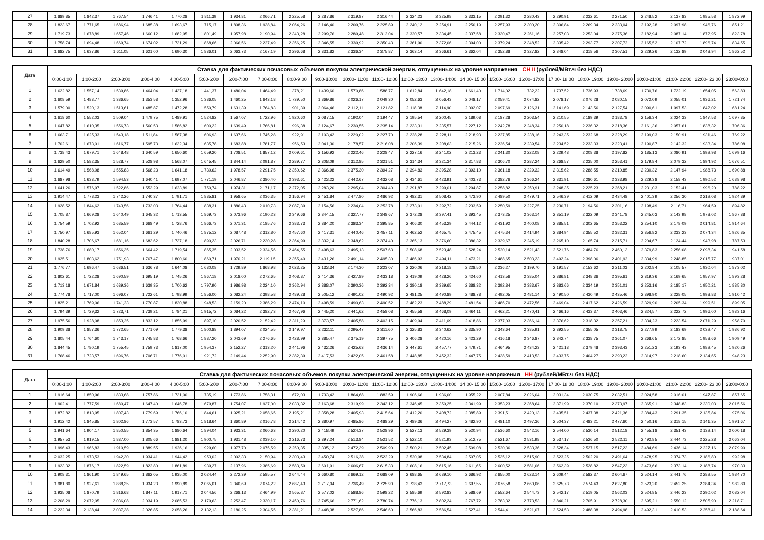| 27 | 1 889,85 | 1 842,37 | 1 767,54 | 1 746,41 | 1 770,28 | 1 811,39 | 1 934,81 | 2 066,71 | 2 225,58 | 2 287,86 | 2 319,87 | 2 316,44 | 2 324,23 | 2 325,98 | 2 333,15 | 2 291,32 | 2 280,43 | 2 290,91 | 2 232,61 | 2 271,50 | 2 248,52 | 2 137,83 | 1 985,58 | 1 872,99 |
| 28 | 1 823,67 | 1 771,65 | 1 686,94 | 1 685,38 | 1 693,67 | 1 715,17 | 1 808,36 | 1 938,84 | 2 064,26 | 2 146,40 | 2 209,76 | 2 225,89 | 2 240,12 | 2 254,91 | 2 250,19 | 2 257,93 | 2 300,20 | 2 306,84 | 2 269,34 | 2 233,04 | 2 192,28 | 2 097,98 | 1 946,76 | 1 851,21 |
| 29 | 1 719,73 | 1 678,89 | 1 657,46 | 1 660,12 | 1 682,95 | 1 801,49 | 1 957,98 | 2 190,94 | 2 343,28 | 2 299,76 | 2 289,48 | 2 312,04 | 2 320,57 | 2 334,45 | 2 337,58 | 2 330,47 | 2 261,16 | 2 257,03 | 2 253,04 | 2 275,36 | 2 182,94 | 2 087,14 | 1 872,95 | 1 823,78 |
| 30 | 1 758,74 | 1 694,48 | 1 669,74 | 1 674,02 | 1 731,29 | 1 868,66 | 2 066,56 | 2 227,49 | 2 356,25 | 2 346,55 | 2 339,92 | 2 350,43 | 2 361,90 | 2 372,06 | 2 394,00 | 2 379,24 | 2 348,52 | 2 335,42 | 2 293,77 | 2 307,72 | 2 165,52 | 2 107,72 | 1 896,74 | 1 834,55 |
| 31 | 1 682,75 | 1 637,86 | 1 611,05 | 1 621,00 | 1 690,30 | 1 836,01 | 2 063,73 | 2 167,19 | 2 296,68 | 2 331,82 | 2 336,34 | 2 375,87 | 2 363,14 | 2 366,61 | 2 362,04 | 2 352,88 | 2 327,82 | 2 348,04 | 2 318,56 | 2 307,51 | 2 229,26 | 2 132,89 | 2 048,94 | 1 862,52 |
| Дата | Ставка для фактических почасовых объемов покупки электрической энергии, отпущенных на уровне напряжения СН II (рублей/МВт.ч без НДС) | | | | | | | | | | | | | | | | | | | | | | | |
| --- | --- | --- | --- | --- | --- | --- | --- | --- | --- | --- | --- | --- | --- | --- | --- | --- | --- | --- | --- | --- | --- | --- | --- | --- |
| | 0:00-1:00 | 1:00-2:00 | 2:00-3:00 | 3:00-4:00 | 4:00-5:00 | 5:00-6:00 | 6:00-7:00 | 7:00-8:00 | 8:00-9:00 | 9:00-10:00 | 10:00- 11:00 | 11:00- 12:00 | 12:00- 13:00 | 13:00- 14:00 | 14:00- 15:00 | 15:00- 16:00 | 16:00- 17:00 | 17:00- 18:00 | 18:00- 19:00 | 19:00- 20:00 | 20:00-21:00 | 21:00- 22:00 | 22:00- 23:00 | 23:00-0:00 |
| 1 | 1 622,82 | 1 557,14 | 1 539,86 | 1 464,04 | 1 437,18 | 1 441,37 | 1 480,04 | 1 464,49 | 1 378,21 | 1 439,60 | 1 570,86 | 1 588,77 | 1 612,84 | 1 642,18 | 1 661,40 | 1 714,02 | 1 732,22 | 1 737,52 | 1 736,93 | 1 738,69 | 1 730,76 | 1 722,19 | 1 654,05 | 1 563,83 |
| 2 | 1 608,59 | 1 483,77 | 1 386,65 | 1 353,58 | 1 352,96 | 1 386,05 | 1 460,25 | 1 643,18 | 1 739,50 | 1 869,86 | 2 026,17 | 2 049,30 | 2 052,63 | 2 056,43 | 2 048,17 | 2 059,41 | 2 074,82 | 2 078,17 | 2 076,28 | 2 080,15 | 2 072,09 | 2 055,01 | 1 936,21 | 1 721,74 |
| 3 | 1 579,00 | 1 520,13 | 1 513,61 | 1 485,87 | 1 472,28 | 1 550,79 | 1 631,39 | 1 764,83 | 1 901,39 | 2 064,46 | 2 112,11 | 2 121,82 | 2 118,38 | 2 114,90 | 2 092,07 | 2 097,69 | 2 126,31 | 2 141,69 | 2 143,56 | 2 127,54 | 2 090,61 | 1 997,53 | 1 842,02 | 1 681,24 |
| 4 | 1 618,60 | 1 552,03 | 1 509,04 | 1 479,75 | 1 489,91 | 1 524,82 | 1 567,07 | 1 722,96 | 1 920,60 | 2 087,15 | 2 192,04 | 2 194,47 | 2 195,54 | 2 200,45 | 2 189,08 | 2 187,28 | 2 203,54 | 2 210,55 | 2 189,39 | 2 183,78 | 2 156,34 | 2 024,33 | 1 847,53 | 1 697,85 |
| 5 | 1 647,82 | 1 610,35 | 1 556,73 | 1 560,53 | 1 586,82 | 1 600,22 | 1 639,49 | 1 766,81 | 1 996,38 | 2 124,67 | 2 230,55 | 2 235,14 | 2 233,31 | 2 235,57 | 2 227,12 | 2 242,78 | 2 248,34 | 2 250,18 | 2 236,32 | 2 218,36 | 2 161,36 | 2 057,61 | 1 838,32 | 1 706,36 |
| 6 | 1 663,71 | 1 625,33 | 1 543,18 | 1 511,84 | 1 587,38 | 1 606,93 | 1 637,66 | 1 745,28 | 1 922,91 | 2 103,42 | 2 220,02 | 2 227,70 | 2 228,28 | 2 228,11 | 2 218,93 | 2 227,85 | 2 238,16 | 2 243,35 | 2 232,68 | 2 228,29 | 2 199,03 | 2 150,91 | 1 931,46 | 1 769,22 |
| 7 | 1 702,61 | 1 673,01 | 1 616,77 | 1 595,73 | 1 632,34 | 1 635,78 | 1 683,88 | 1 781,77 | 1 956,53 | 2 041,30 | 2 178,57 | 2 216,08 | 2 206,39 | 2 208,63 | 2 215,26 | 2 226,54 | 2 239,54 | 2 234,52 | 2 233,33 | 2 223,41 | 2 190,87 | 2 142,32 | 1 933,34 | 1 786,08 |
| 8 | 1 738,43 | 1 679,71 | 1 648,48 | 1 640,59 | 1 650,60 | 1 659,20 | 1 708,51 | 1 857,12 | 2 009,61 | 2 156,92 | 2 222,46 | 2 228,47 | 2 227,16 | 2 241,02 | 2 213,23 | 2 241,30 | 2 222,08 | 2 229,43 | 2 208,38 | 2 197,82 | 2 185,13 | 2 080,91 | 1 892,98 | 1 699,16 |
| 9 | 1 629,50 | 1 582,35 | 1 528,77 | 1 528,98 | 1 568,07 | 1 645,45 | 1 844,14 | 2 091,87 | 2 289,77 | 2 308,09 | 2 312,85 | 2 321,51 | 2 314,34 | 2 321,34 | 2 317,83 | 2 306,70 | 2 287,24 | 2 268,57 | 2 235,00 | 2 253,41 | 2 179,84 | 2 079,32 | 1 894,92 | 1 676,51 |
| 10 | 1 614,49 | 1 568,08 | 1 555,83 | 1 568,23 | 1 641,18 | 1 730,62 | 1 978,57 | 2 291,75 | 2 350,62 | 2 366,98 | 2 375,30 | 2 394,27 | 2 394,83 | 2 395,28 | 2 393,10 | 2 361,18 | 2 329,32 | 2 315,62 | 2 288,55 | 2 310,85 | 2 230,32 | 2 147,94 | 1 988,73 | 1 690,88 |
| 11 | 1 687,98 | 1 633,79 | 1 594,53 | 1 640,41 | 1 697,07 | 1 771,19 | 2 046,87 | 2 380,40 | 2 393,61 | 2 423,22 | 2 442,67 | 2 432,08 | 2 434,61 | 2 423,91 | 2 403,73 | 2 382,76 | 2 366,24 | 2 331,91 | 2 280,61 | 2 333,98 | 2 229,38 | 2 158,43 | 1 990,52 | 1 688,98 |
| 12 | 1 641,26 | 1 576,97 | 1 522,86 | 1 553,29 | 1 623,89 | 1 750,74 | 1 974,31 | 2 171,17 | 2 272,05 | 2 283,20 | 2 295,04 | 2 304,40 | 2 291,87 | 2 299,01 | 2 294,87 | 2 258,82 | 2 250,91 | 2 248,35 | 2 225,23 | 2 268,21 | 2 231,03 | 2 152,41 | 1 996,20 | 1 788,22 |
| 13 | 1 914,47 | 1 778,23 | 1 742,26 | 1 740,37 | 1 791,71 | 1 885,81 | 1 958,65 | 2 036,35 | 2 156,94 | 2 451,84 | 2 477,80 | 2 486,92 | 2 482,31 | 2 508,42 | 2 473,90 | 2 489,50 | 2 479,71 | 2 546,39 | 2 412,09 | 2 434,48 | 2 401,39 | 2 256,30 | 2 212,08 | 1 924,89 |
| 14 | 1 928,52 | 1 844,62 | 1 743,56 | 1 733,03 | 1 764,44 | 1 838,31 | 1 886,43 | 2 010,73 | 2 087,39 | 2 154,56 | 2 234,04 | 2 252,78 | 2 273,01 | 2 292,72 | 2 233,59 | 2 250,59 | 2 227,25 | 2 230,71 | 2 194,56 | 2 201,16 | 2 198,49 | 2 116,71 | 1 964,59 | 1 894,82 |
| 15 | 1 705,87 | 1 669,28 | 1 640,49 | 1 645,32 | 1 713,55 | 1 869,73 | 2 073,96 | 2 190,23 | 2 349,66 | 2 344,15 | 2 327,77 | 2 348,67 | 2 372,28 | 2 397,41 | 2 393,45 | 2 373,25 | 2 363,14 | 2 351,19 | 2 322,09 | 2 341,78 | 2 245,03 | 2 143,98 | 1 978,02 | 1 867,38 |
| 16 | 1 754,59 | 1 702,92 | 1 685,59 | 1 668,49 | 1 728,76 | 1 866,73 | 2 071,31 | 2 185,76 | 2 383,73 | 2 384,20 | 2 383,34 | 2 395,85 | 2 406,30 | 2 453,29 | 2 444,12 | 2 431,92 | 2 400,08 | 2 385,51 | 2 302,65 | 2 353,22 | 2 254,10 | 2 178,09 | 2 014,81 | 1 914,64 |
| 17 | 1 750,97 | 1 685,93 | 1 652,04 | 1 661,29 | 1 740,46 | 1 875,12 | 2 087,48 | 2 312,80 | 2 457,60 | 2 417,31 | 2 440,46 | 2 457,11 | 2 462,52 | 2 465,75 | 2 475,45 | 2 475,34 | 2 414,94 | 2 384,94 | 2 355,52 | 2 382,31 | 2 356,82 | 2 233,23 | 2 074,34 | 1 926,85 |
| 18 | 1 840,28 | 1 706,67 | 1 681,16 | 1 683,62 | 1 737,18 | 1 890,23 | 2 026,71 | 2 230,28 | 2 364,99 | 2 332,14 | 2 348,62 | 2 374,40 | 2 365,13 | 2 376,60 | 2 386,32 | 2 339,67 | 2 245,19 | 2 265,10 | 2 165,74 | 2 315,71 | 2 204,67 | 2 124,44 | 1 943,98 | 1 787,53 |
| 19 | 1 738,76 | 1 680,17 | 1 656,35 | 1 664,42 | 1 719,54 | 1 865,35 | 2 033,52 | 2 324,56 | 2 464,55 | 2 498,63 | 2 495,13 | 2 507,63 | 2 508,68 | 2 523,48 | 2 528,24 | 2 520,14 | 2 521,43 | 2 521,76 | 2 484,76 | 2 460,13 | 2 379,83 | 2 256,08 | 2 098,34 | 1 941,58 |
| 20 | 1 925,51 | 1 803,62 | 1 751,93 | 1 767,47 | 1 800,60 | 1 860,71 | 1 970,21 | 2 119,15 | 2 355,40 | 2 431,26 | 2 491,14 | 2 495,30 | 2 486,93 | 2 494,11 | 2 473,21 | 2 488,65 | 2 503,23 | 2 492,24 | 2 398,06 | 2 401,92 | 2 334,99 | 2 248,85 | 2 015,77 | 1 937,01 |
| 21 | 1 776,77 | 1 696,47 | 1 636,51 | 1 636,78 | 1 644,08 | 1 680,08 | 1 729,89 | 1 868,98 | 2 023,25 | 2 133,34 | 2 174,30 | 2 223,07 | 2 220,06 | 2 218,18 | 2 228,50 | 2 236,27 | 2 199,70 | 2 191,57 | 2 153,62 | 2 211,03 | 2 202,84 | 2 105,57 | 1 930,04 | 1 873,02 |
| 22 | 1 802,61 | 1 722,28 | 1 690,59 | 1 695,19 | 1 745,26 | 1 867,18 | 2 018,00 | 2 272,65 | 2 408,87 | 2 414,36 | 2 427,89 | 2 433,18 | 2 419,09 | 2 428,26 | 2 424,60 | 2 413,56 | 2 385,04 | 2 386,81 | 2 348,36 | 2 395,61 | 2 319,36 | 2 169,65 | 1 957,97 | 1 893,28 |
| 23 | 1 713,18 | 1 671,84 | 1 639,36 | 1 639,35 | 1 700,62 | 1 797,90 | 1 986,98 | 2 224,10 | 2 362,94 | 2 388,07 | 2 390,36 | 2 392,34 | 2 380,18 | 2 389,65 | 2 388,32 | 2 392,84 | 2 383,67 | 2 383,66 | 2 334,19 | 2 351,01 | 2 253,16 | 2 185,17 | 1 950,21 | 1 835,30 |
| 24 | 1 774,78 | 1 717,00 | 1 696,07 | 1 722,61 | 1 798,99 | 1 856,00 | 2 082,24 | 2 398,58 | 2 489,28 | 2 505,12 | 2 491,02 | 2 490,92 | 2 481,25 | 2 490,89 | 2 488,78 | 2 492,05 | 2 481,14 | 2 490,50 | 2 430,49 | 2 435,46 | 2 398,90 | 2 228,05 | 1 998,83 | 1 910,42 |
| 25 | 1 825,21 | 1 769,06 | 1 741,23 | 1 770,87 | 1 830,88 | 1 948,53 | 2 159,20 | 2 386,29 | 2 474,10 | 2 498,59 | 2 490,63 | 2 490,52 | 2 482,23 | 2 488,29 | 2 481,54 | 2 486,70 | 2 472,56 | 2 469,04 | 2 417,62 | 2 426,59 | 2 329,90 | 2 205,34 | 1 999,51 | 1 899,05 |
| 26 | 1 794,39 | 1 729,32 | 1 723,71 | 1 739,21 | 1 784,21 | 1 915,72 | 2 084,22 | 2 382,73 | 2 467,96 | 2 445,20 | 2 441,62 | 2 458,08 | 2 455,58 | 2 468,09 | 2 464,11 | 2 462,21 | 2 470,41 | 2 466,16 | 2 433,37 | 2 403,46 | 2 324,57 | 2 222,72 | 1 996,00 | 1 933,16 |
| 27 | 1 975,56 | 1 928,08 | 1 853,25 | 1 832,12 | 1 855,99 | 1 897,10 | 2 020,52 | 2 152,42 | 2 311,29 | 2 373,57 | 2 405,58 | 2 402,15 | 2 409,94 | 2 411,69 | 2 418,86 | 2 377,03 | 2 366,14 | 2 376,62 | 2 318,32 | 2 357,21 | 2 334,23 | 2 223,54 | 2 071,29 | 1 958,70 |
| 28 | 1 909,38 | 1 857,36 | 1 772,65 | 1 771,09 | 1 779,38 | 1 800,88 | 1 894,07 | 2 024,55 | 2 149,97 | 2 232,11 | 2 295,47 | 2 311,60 | 2 325,83 | 2 340,62 | 2 335,90 | 2 343,64 | 2 385,91 | 2 392,55 | 2 355,05 | 2 318,75 | 2 277,99 | 2 183,69 | 2 032,47 | 1 936,92 |
| 29 | 1 805,44 | 1 764,60 | 1 743,17 | 1 745,83 | 1 768,66 | 1 887,20 | 2 043,69 | 2 276,65 | 2 428,99 | 2 385,47 | 2 375,19 | 2 397,75 | 2 406,28 | 2 420,16 | 2 423,29 | 2 416,18 | 2 346,87 | 2 342,74 | 2 338,75 | 2 361,07 | 2 268,65 | 2 172,85 | 1 958,66 | 1 909,49 |
| 30 | 1 844,45 | 1 780,19 | 1 755,45 | 1 759,73 | 1 817,00 | 1 954,37 | 2 152,27 | 2 313,20 | 2 441,96 | 2 432,26 | 2 425,63 | 2 436,14 | 2 447,61 | 2 457,77 | 2 479,71 | 2 464,95 | 2 434,23 | 2 421,13 | 2 379,48 | 2 393,43 | 2 251,23 | 2 193,43 | 1 982,45 | 1 920,26 |
| 31 | 1 768,46 | 1 723,57 | 1 696,76 | 1 706,71 | 1 776,01 | 1 921,72 | 2 149,44 | 2 252,90 | 2 382,39 | 2 417,53 | 2 422,05 | 2 461,58 | 2 448,85 | 2 452,32 | 2 447,75 | 2 438,59 | 2 413,53 | 2 433,75 | 2 404,27 | 2 393,22 | 2 314,97 | 2 218,60 | 2 134,65 | 1 948,23 |
| Дата | Ставка для фактических почасовых объемов покупки электрической энергии, отпущенных на уровне напряжения НН (рублей/МВт.ч без НДС) | | | | | | | | | | | | | | | | | | | | | | | |
| --- | --- | --- | --- | --- | --- | --- | --- | --- | --- | --- | --- | --- | --- | --- | --- | --- | --- | --- | --- | --- | --- | --- | --- | --- |
| | 0:00-1:00 | 1:00-2:00 | 2:00-3:00 | 3:00-4:00 | 4:00-5:00 | 5:00-6:00 | 6:00-7:00 | 7:00-8:00 | 8:00-9:00 | 9:00-10:00 | 10:00- 11:00 | 11:00- 12:00 | 12:00- 13:00 | 13:00- 14:00 | 14:00- 15:00 | 15:00- 16:00 | 16:00- 17:00 | 17:00- 18:00 | 18:00- 19:00 | 19:00- 20:00 | 20:00-21:00 | 21:00- 22:00 | 22:00- 23:00 | 23:00-0:00 |
| 1 | 1 916,64 | 1 850,96 | 1 833,68 | 1 757,86 | 1 731,00 | 1 735,19 | 1 773,86 | 1 758,31 | 1 672,03 | 1 733,42 | 1 864,68 | 1 882,59 | 1 906,66 | 1 936,00 | 1 955,22 | 2 007,84 | 2 026,04 | 2 031,34 | 2 030,75 | 2 032,51 | 2 024,58 | 2 016,01 | 1 947,87 | 1 857,65 |
| 2 | 1 902,41 | 1 777,59 | 1 680,47 | 1 647,40 | 1 646,78 | 1 679,87 | 1 754,07 | 1 937,00 | 2 033,32 | 2 163,68 | 2 319,99 | 2 343,12 | 2 346,45 | 2 350,25 | 2 341,99 | 2 353,23 | 2 368,64 | 2 371,99 | 2 370,10 | 2 373,97 | 2 365,91 | 2 348,83 | 2 230,03 | 2 015,56 |
| 3 | 1 872,82 | 1 813,95 | 1 807,43 | 1 779,69 | 1 766,10 | 1 844,61 | 1 925,21 | 2 058,65 | 2 195,21 | 2 358,28 | 2 405,93 | 2 415,64 | 2 412,20 | 2 408,72 | 2 385,89 | 2 391,51 | 2 420,13 | 2 435,51 | 2 437,38 | 2 421,36 | 2 384,43 | 2 291,35 | 2 135,84 | 1 975,06 |
| 4 | 1 912,42 | 1 845,85 | 1 802,86 | 1 773,57 | 1 783,73 | 1 818,64 | 1 860,89 | 2 016,78 | 2 214,42 | 2 380,97 | 2 485,86 | 2 488,29 | 2 489,36 | 2 494,27 | 2 482,90 | 2 481,10 | 2 497,36 | 2 504,37 | 2 483,21 | 2 477,60 | 2 450,16 | 2 318,15 | 2 141,35 | 1 991,67 |
| 5 | 1 941,64 | 1 904,17 | 1 850,55 | 1 854,35 | 1 880,64 | 1 894,04 | 1 933,31 | 2 060,63 | 2 290,20 | 2 418,49 | 2 524,37 | 2 528,96 | 2 527,13 | 2 529,39 | 2 520,94 | 2 536,60 | 2 542,16 | 2 544,00 | 2 530,14 | 2 512,18 | 2 455,18 | 2 351,43 | 2 132,14 | 2 000,18 |
| 6 | 1 957,53 | 1 919,15 | 1 837,00 | 1 805,66 | 1 881,20 | 1 900,75 | 1 931,48 | 2 039,10 | 2 216,73 | 2 397,24 | 2 513,84 | 2 521,52 | 2 522,10 | 2 521,93 | 2 512,75 | 2 521,67 | 2 531,98 | 2 537,17 | 2 526,50 | 2 522,11 | 2 492,85 | 2 444,73 | 2 225,28 | 2 063,04 |
| 7 | 1 996,43 | 1 966,83 | 1 910,59 | 1 889,55 | 1 926,16 | 1 929,60 | 1 977,70 | 2 075,59 | 2 250,35 | 2 335,12 | 2 472,39 | 2 509,90 | 2 500,21 | 2 502,45 | 2 509,08 | 2 520,36 | 2 533,36 | 2 528,34 | 2 527,15 | 2 517,23 | 2 484,69 | 2 436,14 | 2 227,16 | 2 079,90 |
| 8 | 2 032,25 | 1 973,53 | 1 942,30 | 1 934,41 | 1 944,42 | 1 953,02 | 2 002,33 | 2 150,94 | 2 303,43 | 2 450,74 | 2 516,28 | 2 522,29 | 2 520,98 | 2 534,84 | 2 507,05 | 2 535,12 | 2 515,90 | 2 523,25 | 2 502,20 | 2 491,64 | 2 478,95 | 2 374,73 | 2 186,80 | 1 992,98 |
| 9 | 1 923,32 | 1 876,17 | 1 822,59 | 1 822,80 | 1 861,89 | 1 939,27 | 2 137,96 | 2 385,69 | 2 583,59 | 2 601,91 | 2 606,67 | 2 615,33 | 2 608,16 | 2 615,16 | 2 611,65 | 2 600,52 | 2 581,06 | 2 562,39 | 2 528,82 | 2 547,23 | 2 473,66 | 2 373,14 | 2 188,74 | 1 970,33 |
| 10 | 1 908,31 | 1 861,90 | 1 849,65 | 1 862,05 | 1 935,00 | 2 024,44 | 2 272,39 | 2 585,57 | 2 644,44 | 2 660,80 | 2 669,12 | 2 688,09 | 2 688,65 | 2 689,10 | 2 686,92 | 2 655,00 | 2 623,14 | 2 609,44 | 2 582,37 | 2 604,67 | 2 524,14 | 2 441,76 | 2 282,55 | 1 984,70 |
| 11 | 1 981,80 | 1 927,61 | 1 888,35 | 1 934,23 | 1 990,89 | 2 065,01 | 2 340,69 | 2 674,22 | 2 687,43 | 2 717,04 | 2 736,49 | 2 725,90 | 2 728,43 | 2 717,73 | 2 697,55 | 2 676,58 | 2 660,06 | 2 625,73 | 2 574,43 | 2 627,80 | 2 523,20 | 2 452,25 | 2 284,34 | 1 982,80 |
| 12 | 1 935,08 | 1 870,79 | 1 816,68 | 1 847,11 | 1 917,71 | 2 044,56 | 2 268,13 | 2 464,99 | 2 565,87 | 2 577,02 | 2 588,86 | 2 598,22 | 2 585,69 | 2 592,83 | 2 588,69 | 2 552,64 | 2 544,73 | 2 542,17 | 2 519,05 | 2 562,03 | 2 524,85 | 2 446,23 | 2 290,02 | 2 082,04 |
| 13 | 2 208,29 | 2 072,05 | 2 036,08 | 2 034,19 | 2 085,53 | 2 179,63 | 2 252,47 | 2 330,17 | 2 450,76 | 2 745,66 | 2 771,62 | 2 780,74 | 2 776,13 | 2 802,24 | 2 767,72 | 2 783,32 | 2 773,53 | 2 840,21 | 2 705,91 | 2 728,30 | 2 695,21 | 2 550,12 | 2 505,90 | 2 218,71 |
| 14 | 2 222,34 | 2 138,44 | 2 037,38 | 2 026,85 | 2 058,26 | 2 132,13 | 2 180,25 | 2 304,55 | 2 381,21 | 2 448,38 | 2 527,86 | 2 546,60 | 2 566,83 | 2 586,54 | 2 527,41 | 2 544,41 | 2 521,07 | 2 524,53 | 2 488,38 | 2 494,98 | 2 492,31 | 2 410,53 | 2 258,41 | 2 188,64 |